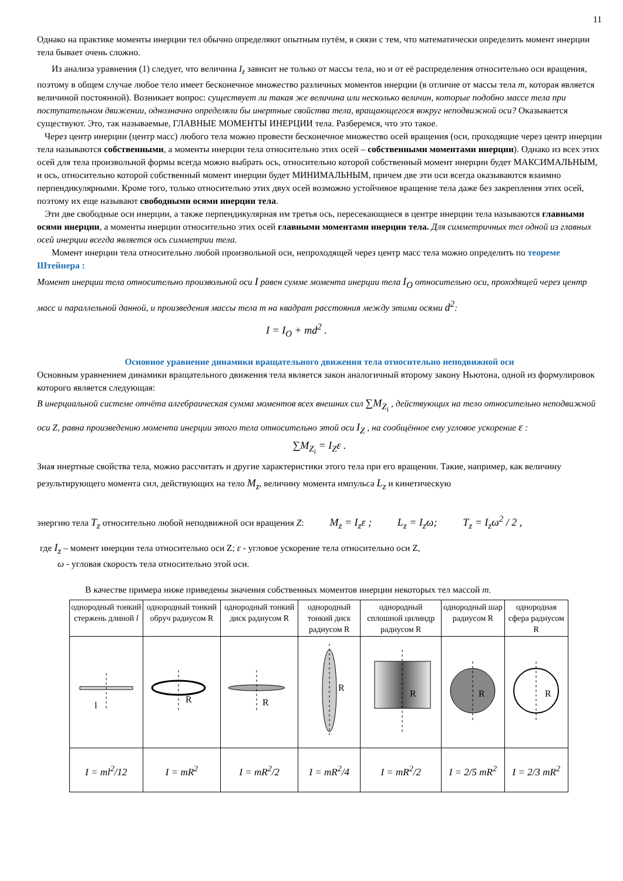11
Однако на практике моменты инерции тел обычно определяют опытным путём, в связи с тем, что математически определить момент инерции тела бывает очень сложно.
Из анализа уравнения (1) следует, что величина I<sub>z</sub> зависит не только от массы тела, но и от её распределения относительно оси вращения, поэтому в общем случае любое тело имеет бесконечное множество различных моментов инерции (в отличие от массы тела m, которая является величиной постоянной). Возникает вопрос: существует ли такая же величина или несколько величин, которые подобно массе тела при поступательном движении, однозначно определяли бы инертные свойства тела, вращающегося вокруг неподвижной оси? Оказывается существуют. Это, так называемые, ГЛАВНЫЕ МОМЕНТЫ ИНЕРЦИИ тела. Разберемся, что это такое.
Через центр инерции (центр масс) любого тела можно провести бесконечное множество осей вращения (оси, проходящие через центр инерции тела называются собственными, а моменты инерции тела относительно этих осей – собственными моментами инерции). Однако из всех этих осей для тела произвольной формы всегда можно выбрать ось, относительно которой собственный момент инерции будет МАКСИМАЛЬНЫМ, и ось, относительно которой собственный момент инерции будет МИНИМАЛЬНЫМ, причем две эти оси всегда оказываются взаимно перпендикулярными. Кроме того, только относительно этих двух осей возможно устойчивое вращение тела даже без закрепления этих осей, поэтому их еще называют свободными осями инерции тела.
Эти две свободные оси инерции, а также перпендикулярная им третья ось, пересекающиеся в центре инерции тела называются главными осями инерции, а моменты инерции относительно этих осей главными моментами инерции тела. Для симметричных тел одной из главных осей инерции всегда является ось симметрии тела.
Момент инерции тела относительно любой произвольной оси, непроходящей через центр масс тела можно определить по теореме Штейнера :
Момент инерции тела относительно произвольной оси I равен сумме момента инерции тела I<sub>O</sub> относительно оси, проходящей через центр масс и параллельной данной, и произведения массы тела m на квадрат расстояния между этими осями d<sup>2</sup>: I = I<sub>O</sub> + md<sup>2</sup> .
Основное уравнение динамики вращательного движения тела относительно неподвижной оси
Основным уравнением динамики вращательного движения тела является закон аналогичный второму закону Ньютона, одной из формулировок которого является следующая:
В инерциальной системе отчёта алгебраическая сумма моментов всех внешних сил ∑M<sub>Z<sub>i</sub></sub> , действующих на тело относительно неподвижной оси Z, равна произведению момента инерции этого тела относительно этой оси I<sub>Z</sub> , на сообщённое ему угловое ускорение ε :
∑M<sub>Z<sub>i</sub></sub> = I<sub>Z</sub>ε .
Зная инертные свойства тела, можно рассчитать и другие характеристики этого тела при его вращении. Такие, например, как величину результирующего момента сил, действующих на тело M<sub>z</sub>, величину момента импульса L<sub>z</sub> и кинетическую
энергию тела T<sub>z</sub> относительно любой неподвижной оси вращения Z: M<sub>z</sub> = I<sub>z</sub>ε ; L<sub>z</sub> = I<sub>z</sub>ω; T<sub>z</sub> = I<sub>z</sub>ω<sup>2</sup> / 2 ,
где I<sub>z</sub> – момент инерции тела относительно оси Z; ε - угловое ускорение тела относительно оси Z,
ω - угловая скорость тела относительно этой оси.
В качестве примера ниже приведены значения собственных моментов инерции некоторых тел массой m.
| однородный тонкий стержень длиной l | однородный тонкий обруч радиусом R | однородный тонкий диск радиусом R | однородный тонкий диск радиусом R | однородный сплошной цилиндр радиусом R | однородный шар радиусом R | однородная сфера радиусом R |
| l | R | R | R | R | R | R |
| I = ml<sup>2</sup>/12 | I = mR<sup>2</sup> | I = mR<sup>2</sup>/2 | I = mR<sup>2</sup>/4 | I = mR<sup>2</sup>/2 | I = 2/5 mR<sup>2</sup> | I = 2/3 mR<sup>2</sup> |